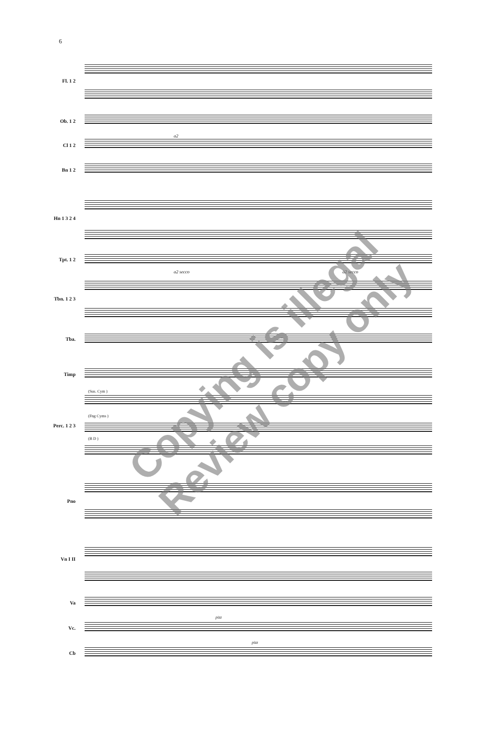6
Fl. 1 2
Ob. 1 2
Cl 1 2
Bn 1 2
Hn 1 3 2 4
Tpt. 1 2
Tbn. 1 2 3
Tba.
Timp
Perc. 1 2 3
Pno
Vn I II
Va
Vc.
Cb
a2
a2 secco à2 secco
(Sus. Cym )
(Fng Cyms )
(B D )
pizz
pizz
Copying is illegal
Review copy only